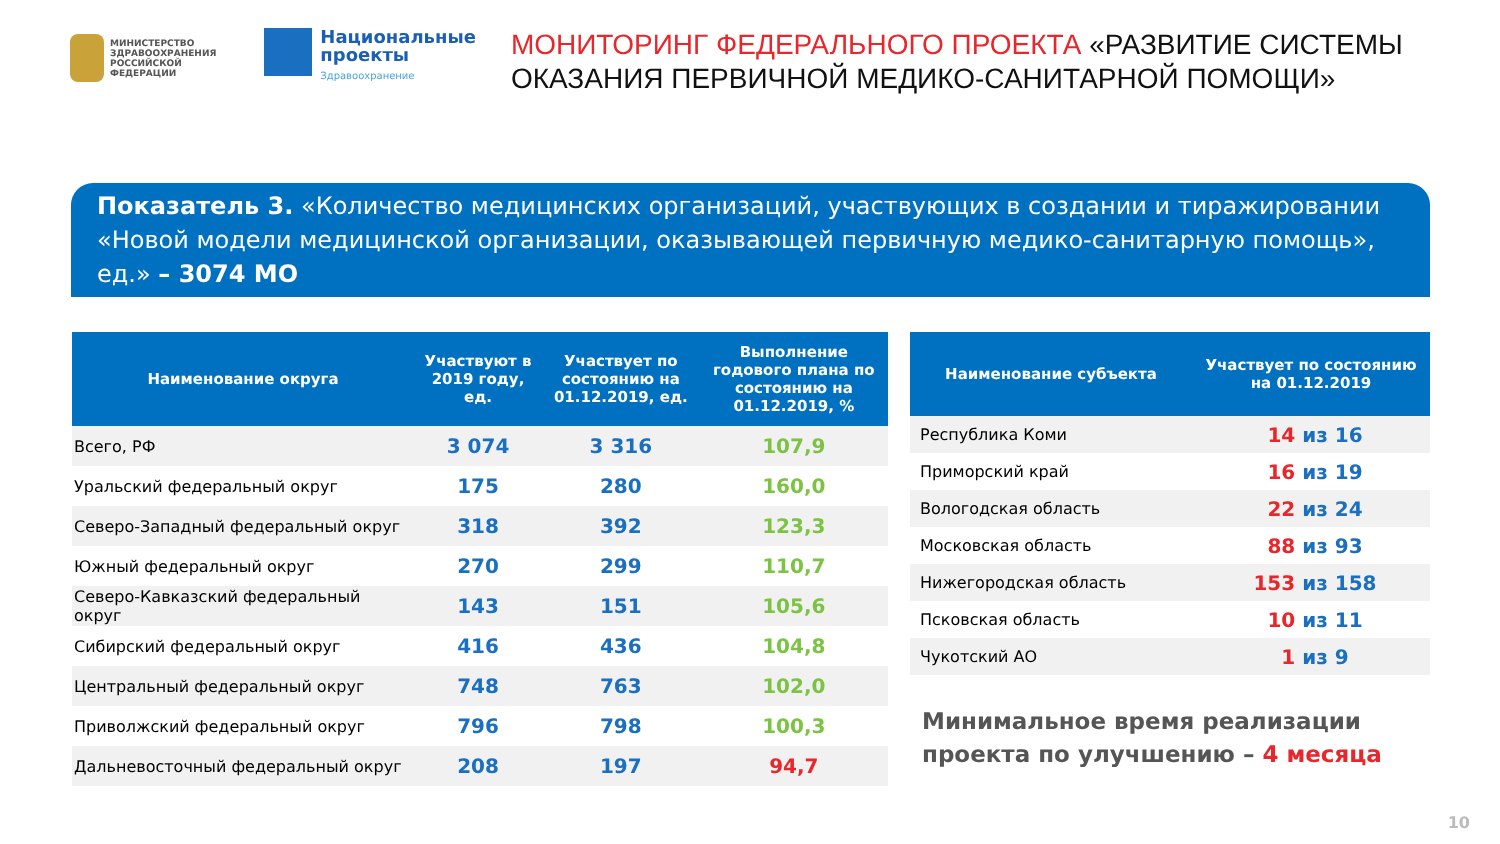МИНИСТЕРСТВО
ЗДРАВООХРАНЕНИЯ
РОССИЙСКОЙ ФЕДЕРАЦИИ
Национальные
проекты
Здравоохранение
МОНИТОРИНГ ФЕДЕРАЛЬНОГО ПРОЕКТА «РАЗВИТИЕ СИСТЕМЫ ОКАЗАНИЯ ПЕРВИЧНОЙ МЕДИКО-САНИТАРНОЙ ПОМОЩИ»
Показатель 3. «Количество медицинских организаций, участвующих в создании и тиражировании «Новой модели медицинской организации, оказывающей первичную медико-санитарную помощь», ед.» – 3074 МО
| Наименование округа | Участвуют в 2019 году, ед. | Участвует по состоянию на 01.12.2019, ед. | Выполнение годового плана по состоянию на 01.12.2019, % |
| --- | --- | --- | --- |
| Всего, РФ | 3 074 | 3 316 | 107,9 |
| Уральский федеральный округ | 175 | 280 | 160,0 |
| Северо-Западный федеральный округ | 318 | 392 | 123,3 |
| Южный федеральный округ | 270 | 299 | 110,7 |
| Северо-Кавказский федеральный округ | 143 | 151 | 105,6 |
| Сибирский федеральный округ | 416 | 436 | 104,8 |
| Центральный федеральный округ | 748 | 763 | 102,0 |
| Приволжский федеральный округ | 796 | 798 | 100,3 |
| Дальневосточный федеральный округ | 208 | 197 | 94,7 |
| Наименование субъекта | Участвует по состоянию на 01.12.2019 |
| --- | --- |
| Республика Коми | 14 из 16 |
| Приморский край | 16 из 19 |
| Вологодская область | 22 из 24 |
| Московская область | 88 из 93 |
| Нижегородская область | 153 из 158 |
| Псковская область | 10 из 11 |
| Чукотский АО | 1 из 9 |
Минимальное время реализации проекта по улучшению – 4 месяца
10